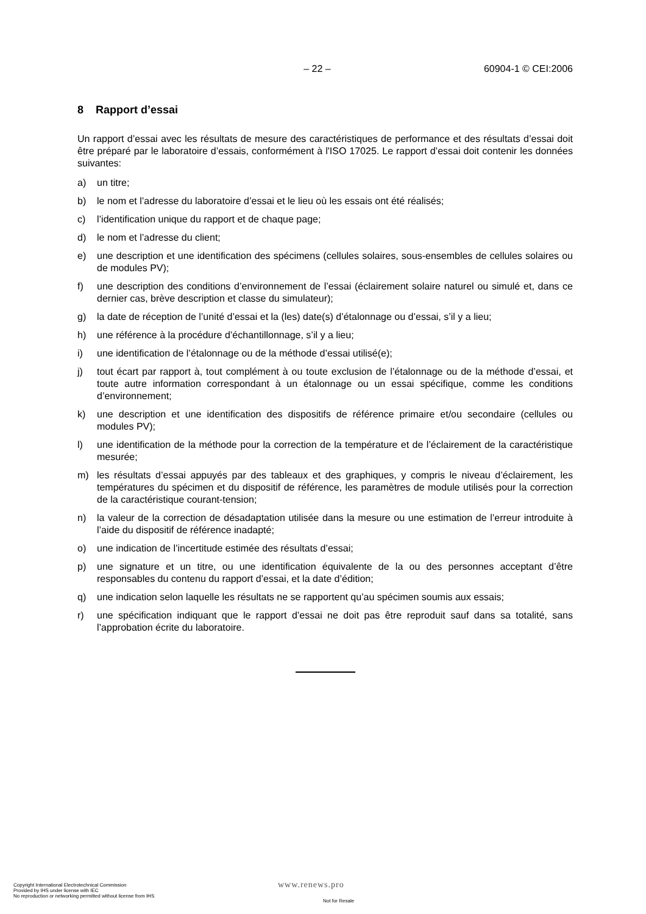– 22 – 60904-1 © CEI:2006
8 Rapport d’essai
Un rapport d’essai avec les résultats de mesure des caractéristiques de performance et des résultats d’essai doit être préparé par le laboratoire d’essais, conformément à l'ISO 17025. Le rapport d’essai doit contenir les données suivantes:
a) un titre;
b) le nom et l’adresse du laboratoire d’essai et le lieu où les essais ont été réalisés;
c) l’identification unique du rapport et de chaque page;
d) le nom et l’adresse du client;
e) une description et une identification des spécimens (cellules solaires, sous-ensembles de cellules solaires ou de modules PV);
f) une description des conditions d’environnement de l’essai (éclairement solaire naturel ou simulé et, dans ce dernier cas, brève description et classe du simulateur);
g) la date de réception de l’unité d’essai et la (les) date(s) d’étalonnage ou d’essai, s’il y a lieu;
h) une référence à la procédure d’échantillonnage, s’il y a lieu;
i) une identification de l’étalonnage ou de la méthode d’essai utilisé(e);
j) tout écart par rapport à, tout complément à ou toute exclusion de l’étalonnage ou de la méthode d’essai, et toute autre information correspondant à un étalonnage ou un essai spécifique, comme les conditions d’environnement;
k) une description et une identification des dispositifs de référence primaire et/ou secondaire (cellules ou modules PV);
l) une identification de la méthode pour la correction de la température et de l’éclairement de la caractéristique mesurée;
m) les résultats d’essai appuyés par des tableaux et des graphiques, y compris le niveau d’éclairement, les températures du spécimen et du dispositif de référence, les paramètres de module utilisés pour la correction de la caractéristique courant-tension;
n) la valeur de la correction de désadaptation utilisée dans la mesure ou une estimation de l’erreur introduite à l’aide du dispositif de référence inadapté;
o) une indication de l’incertitude estimée des résultats d’essai;
p) une signature et un titre, ou une identification équivalente de la ou des personnes acceptant d’être responsables du contenu du rapport d’essai, et la date d’édition;
q) une indication selon laquelle les résultats ne se rapportent qu’au spécimen soumis aux essais;
r) une spécification indiquant que le rapport d’essai ne doit pas être reproduit sauf dans sa totalité, sans l’approbation écrite du laboratoire.
Copyright International Electrotechnical Commission
Provided by IHS under license with IEC
No reproduction or networking permitted without license from IHS
www.renews.pro
Not for Resale